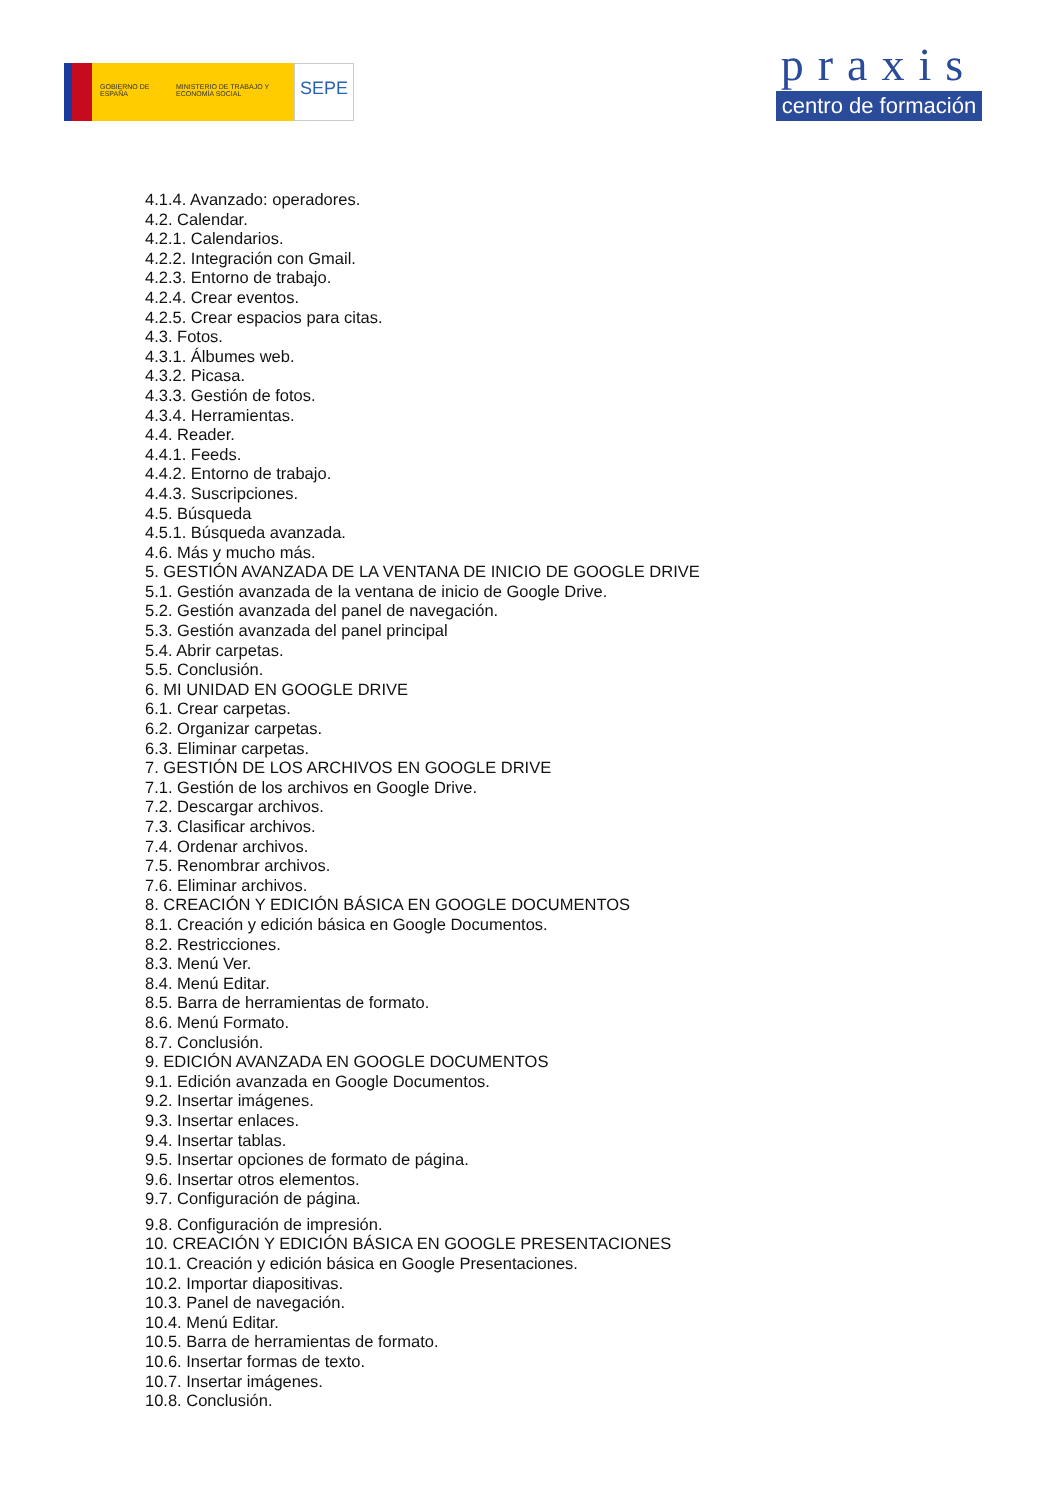GOBIERNO DE ESPAÑA
MINISTERIO DE TRABAJO Y ECONOMÍA SOCIAL
SEPE
praxis
centro de formación
4.1.4. Avanzado: operadores.
4.2. Calendar.
4.2.1. Calendarios.
4.2.2. Integración con Gmail.
4.2.3. Entorno de trabajo.
4.2.4. Crear eventos.
4.2.5. Crear espacios para citas.
4.3. Fotos.
4.3.1. Álbumes web.
4.3.2. Picasa.
4.3.3. Gestión de fotos.
4.3.4. Herramientas.
4.4. Reader.
4.4.1. Feeds.
4.4.2. Entorno de trabajo.
4.4.3. Suscripciones.
4.5. Búsqueda
4.5.1. Búsqueda avanzada.
4.6. Más y mucho más.
5. GESTIÓN AVANZADA DE LA VENTANA DE INICIO DE GOOGLE DRIVE
5.1. Gestión avanzada de la ventana de inicio de Google Drive.
5.2. Gestión avanzada del panel de navegación.
5.3. Gestión avanzada del panel principal
5.4. Abrir carpetas.
5.5. Conclusión.
6. MI UNIDAD EN GOOGLE DRIVE
6.1. Crear carpetas.
6.2. Organizar carpetas.
6.3. Eliminar carpetas.
7. GESTIÓN DE LOS ARCHIVOS EN GOOGLE DRIVE
7.1. Gestión de los archivos en Google Drive.
7.2. Descargar archivos.
7.3. Clasificar archivos.
7.4. Ordenar archivos.
7.5. Renombrar archivos.
7.6. Eliminar archivos.
8. CREACIÓN Y EDICIÓN BÁSICA EN GOOGLE DOCUMENTOS
8.1. Creación y edición básica en Google Documentos.
8.2. Restricciones.
8.3. Menú Ver.
8.4. Menú Editar.
8.5. Barra de herramientas de formato.
8.6. Menú Formato.
8.7. Conclusión.
9. EDICIÓN AVANZADA EN GOOGLE DOCUMENTOS
9.1. Edición avanzada en Google Documentos.
9.2. Insertar imágenes.
9.3. Insertar enlaces.
9.4. Insertar tablas.
9.5. Insertar opciones de formato de página.
9.6. Insertar otros elementos.
9.7. Configuración de página.
9.8. Configuración de impresión.
10. CREACIÓN Y EDICIÓN BÁSICA EN GOOGLE PRESENTACIONES
10.1. Creación y edición básica en Google Presentaciones.
10.2. Importar diapositivas.
10.3. Panel de navegación.
10.4. Menú Editar.
10.5. Barra de herramientas de formato.
10.6. Insertar formas de texto.
10.7. Insertar imágenes.
10.8. Conclusión.